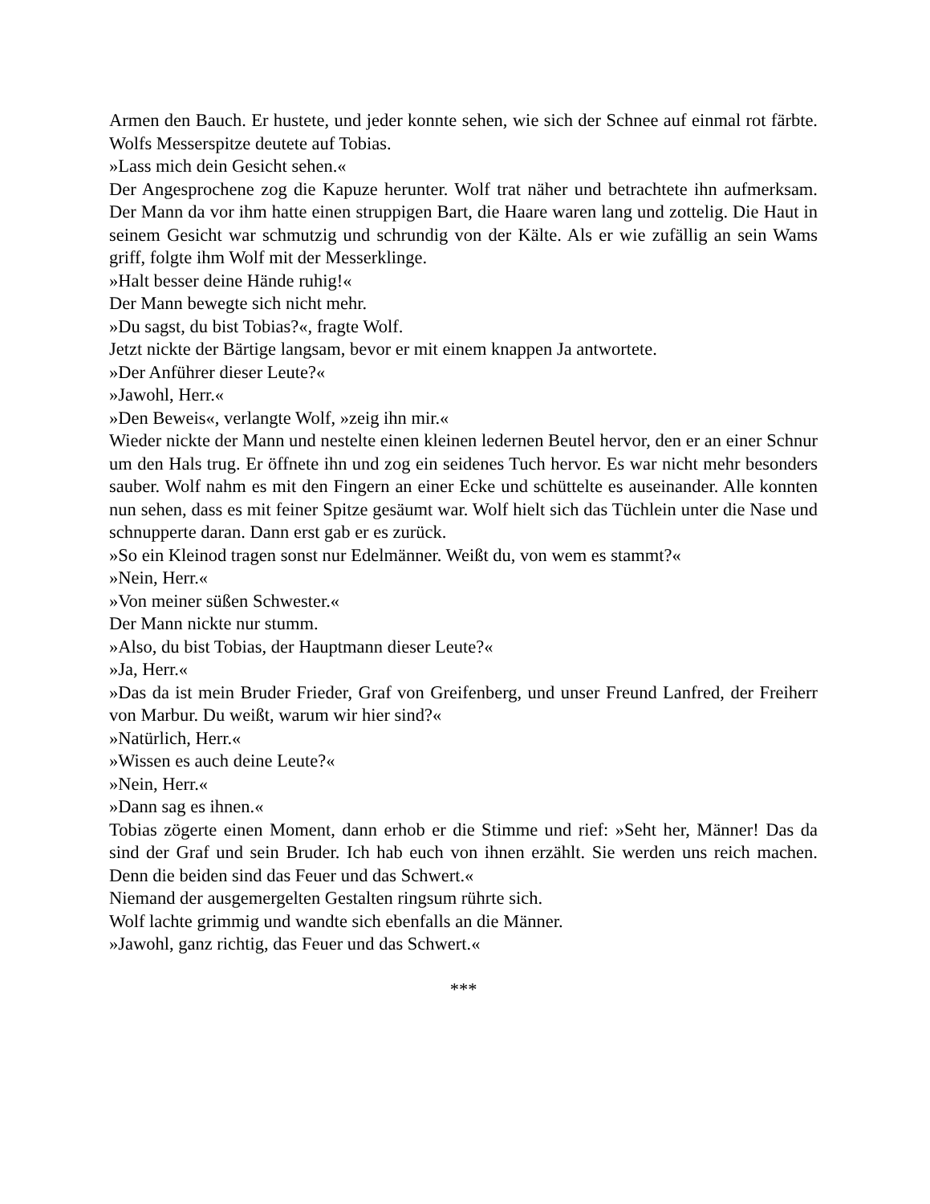Armen den Bauch. Er hustete, und jeder konnte sehen, wie sich der Schnee auf einmal rot färbte. Wolfs Messerspitze deutete auf Tobias.
»Lass mich dein Gesicht sehen.«
Der Angesprochene zog die Kapuze herunter. Wolf trat näher und betrachtete ihn aufmerksam. Der Mann da vor ihm hatte einen struppigen Bart, die Haare waren lang und zottelig. Die Haut in seinem Gesicht war schmutzig und schrundig von der Kälte. Als er wie zufällig an sein Wams griff, folgte ihm Wolf mit der Messerklinge.
»Halt besser deine Hände ruhig!«
Der Mann bewegte sich nicht mehr.
»Du sagst, du bist Tobias?«, fragte Wolf.
Jetzt nickte der Bärtige langsam, bevor er mit einem knappen Ja antwortete.
»Der Anführer dieser Leute?«
»Jawohl, Herr.«
»Den Beweis«, verlangte Wolf, »zeig ihn mir.«
Wieder nickte der Mann und nestelte einen kleinen ledernen Beutel hervor, den er an einer Schnur um den Hals trug. Er öffnete ihn und zog ein seidenes Tuch hervor. Es war nicht mehr besonders sauber. Wolf nahm es mit den Fingern an einer Ecke und schüttelte es auseinander. Alle konnten nun sehen, dass es mit feiner Spitze gesäumt war. Wolf hielt sich das Tüchlein unter die Nase und schnupperte daran. Dann erst gab er es zurück.
»So ein Kleinod tragen sonst nur Edelmänner. Weißt du, von wem es stammt?«
»Nein, Herr.«
»Von meiner süßen Schwester.«
Der Mann nickte nur stumm.
»Also, du bist Tobias, der Hauptmann dieser Leute?«
»Ja, Herr.«
»Das da ist mein Bruder Frieder, Graf von Greifenberg, und unser Freund Lanfred, der Freiherr von Marbur. Du weißt, warum wir hier sind?«
»Natürlich, Herr.«
»Wissen es auch deine Leute?«
»Nein, Herr.«
»Dann sag es ihnen.«
Tobias zögerte einen Moment, dann erhob er die Stimme und rief: »Seht her, Männer! Das da sind der Graf und sein Bruder. Ich hab euch von ihnen erzählt. Sie werden uns reich machen. Denn die beiden sind das Feuer und das Schwert.«
Niemand der ausgemergelten Gestalten ringsum rührte sich.
Wolf lachte grimmig und wandte sich ebenfalls an die Männer.
»Jawohl, ganz richtig, das Feuer und das Schwert.«
***